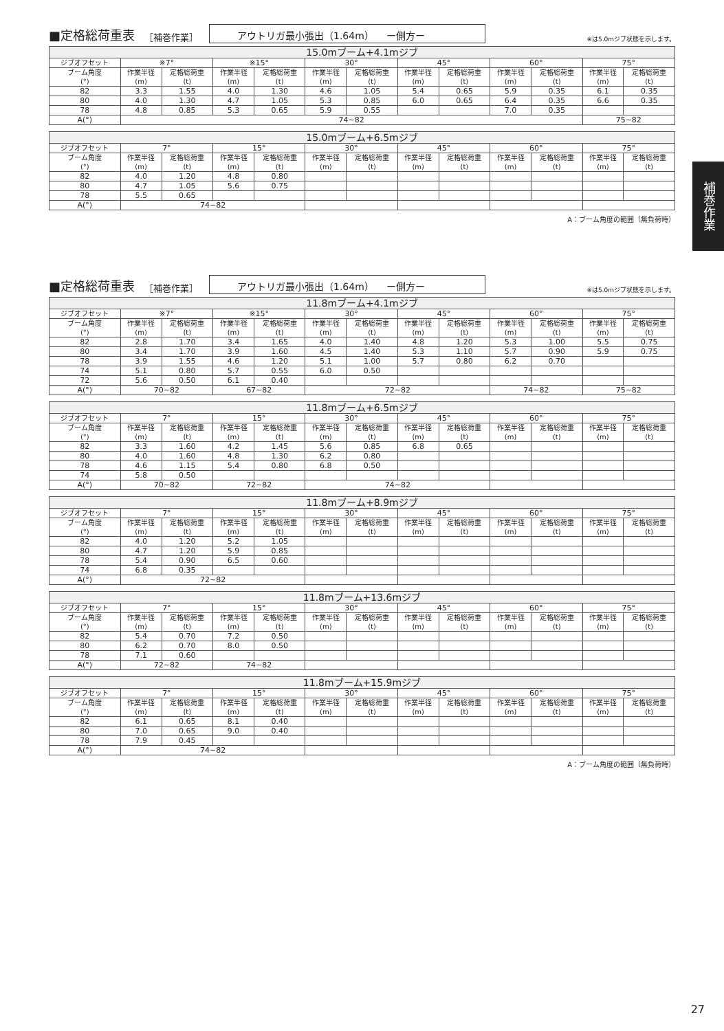補巻作業
■定格総荷重表 ［補巻作業］ アウトリガ最小張出（1.64m）　 ー側方ー ※は5.0mジブ状態を示します。
| 15.0mブーム+4.1mジブ | | | | | | | | | | | | |
| --- | --- | --- | --- | --- | --- | --- | --- | --- | --- | --- | --- | --- |
| ジブオフセット | ※7° | | ※15° | | 30° | | 45° | | 60° | | 75° | |
| ブーム角度 (°) | 作業半径 (m) | 定格総荷重 (t) | 作業半径 (m) | 定格総荷重 (t) | 作業半径 (m) | 定格総荷重 (t) | 作業半径 (m) | 定格総荷重 (t) | 作業半径 (m) | 定格総荷重 (t) | 作業半径 (m) | 定格総荷重 (t) |
| 82 | 3.3 | 1.55 | 4.0 | 1.30 | 4.6 | 1.05 | 5.4 | 0.65 | 5.9 | 0.35 | 6.1 | 0.35 |
| 80 | 4.0 | 1.30 | 4.7 | 1.05 | 5.3 | 0.85 | 6.0 | 0.65 | 6.4 | 0.35 | 6.6 | 0.35 |
| 78 | 4.8 | 0.85 | 5.3 | 0.65 | 5.9 | 0.55 | | | 7.0 | 0.35 | | |
| A(°) | 74~82 | | | | | | | | | | 75~82 | |
| 15.0mブーム+6.5mジブ | | | | | | | | | | | | |
| --- | --- | --- | --- | --- | --- | --- | --- | --- | --- | --- | --- | --- |
| ジブオフセット | 7° | | 15° | | 30° | | 45° | | 60° | | 75° | |
| ブーム角度 (°) | 作業半径 (m) | 定格総荷重 (t) | 作業半径 (m) | 定格総荷重 (t) | 作業半径 (m) | 定格総荷重 (t) | 作業半径 (m) | 定格総荷重 (t) | 作業半径 (m) | 定格総荷重 (t) | 作業半径 (m) | 定格総荷重 (t) |
| 82 | 4.0 | 1.20 | 4.8 | 0.80 | | | | | | | | |
| 80 | 4.7 | 1.05 | 5.6 | 0.75 | | | | | | | | |
| 78 | 5.5 | 0.65 | | | | | | | | | | |
| A(°) | 74~82 | | | | | | | | | | | |
A：ブーム角度の範囲（無負荷時）
■定格総荷重表 ［補巻作業］ アウトリガ最小張出（1.64m）　 ー側方ー ※は5.0mジブ状態を示します。
| 11.8mブーム+4.1mジブ | | | | | | | | | | | | |
| --- | --- | --- | --- | --- | --- | --- | --- | --- | --- | --- | --- | --- |
| ジブオフセット | ※7° | | ※15° | | 30° | | 45° | | 60° | | 75° | |
| ブーム角度 (°) | 作業半径 (m) | 定格総荷重 (t) | 作業半径 (m) | 定格総荷重 (t) | 作業半径 (m) | 定格総荷重 (t) | 作業半径 (m) | 定格総荷重 (t) | 作業半径 (m) | 定格総荷重 (t) | 作業半径 (m) | 定格総荷重 (t) |
| 82 | 2.8 | 1.70 | 3.4 | 1.65 | 4.0 | 1.40 | 4.8 | 1.20 | 5.3 | 1.00 | 5.5 | 0.75 |
| 80 | 3.4 | 1.70 | 3.9 | 1.60 | 4.5 | 1.40 | 5.3 | 1.10 | 5.7 | 0.90 | 5.9 | 0.75 |
| 78 | 3.9 | 1.55 | 4.6 | 1.20 | 5.1 | 1.00 | 5.7 | 0.80 | 6.2 | 0.70 | | |
| 74 | 5.1 | 0.80 | 5.7 | 0.55 | 6.0 | 0.50 | | | | | | |
| 72 | 5.6 | 0.50 | 6.1 | 0.40 | | | | | | | | |
| A(°) | 70~82 | | 67~82 | | 72~82 | | | | 74~82 | | 75~82 | |
| 11.8mブーム+6.5mジブ | | | | | | | | | | | | |
| --- | --- | --- | --- | --- | --- | --- | --- | --- | --- | --- | --- | --- |
| ジブオフセット | 7° | | 15° | | 30° | | 45° | | 60° | | 75° | |
| ブーム角度 (°) | 作業半径 (m) | 定格総荷重 (t) | 作業半径 (m) | 定格総荷重 (t) | 作業半径 (m) | 定格総荷重 (t) | 作業半径 (m) | 定格総荷重 (t) | 作業半径 (m) | 定格総荷重 (t) | 作業半径 (m) | 定格総荷重 (t) |
| 82 | 3.3 | 1.60 | 4.2 | 1.45 | 5.6 | 0.85 | 6.8 | 0.65 | | | | |
| 80 | 4.0 | 1.60 | 4.8 | 1.30 | 6.2 | 0.80 | | | | | | |
| 78 | 4.6 | 1.15 | 5.4 | 0.80 | 6.8 | 0.50 | | | | | | |
| 74 | 5.8 | 0.50 | | | | | | | | | | |
| A(°) | 70~82 | | 72~82 | | 74~82 | | | | | | | |
| 11.8mブーム+8.9mジブ | | | | | | | | | | | | |
| --- | --- | --- | --- | --- | --- | --- | --- | --- | --- | --- | --- | --- |
| ジブオフセット | 7° | | 15° | | 30° | | 45° | | 60° | | 75° | |
| ブーム角度 (°) | 作業半径 (m) | 定格総荷重 (t) | 作業半径 (m) | 定格総荷重 (t) | 作業半径 (m) | 定格総荷重 (t) | 作業半径 (m) | 定格総荷重 (t) | 作業半径 (m) | 定格総荷重 (t) | 作業半径 (m) | 定格総荷重 (t) |
| 82 | 4.0 | 1.20 | 5.2 | 1.05 | | | | | | | | |
| 80 | 4.7 | 1.20 | 5.9 | 0.85 | | | | | | | | |
| 78 | 5.4 | 0.90 | 6.5 | 0.60 | | | | | | | | |
| 74 | 6.8 | 0.35 | | | | | | | | | | |
| A(°) | 72~82 | | | | | | | | | | | |
| 11.8mブーム+13.6mジブ | | | | | | | | | | | | |
| --- | --- | --- | --- | --- | --- | --- | --- | --- | --- | --- | --- | --- |
| ジブオフセット | 7° | | 15° | | 30° | | 45° | | 60° | | 75° | |
| ブーム角度 (°) | 作業半径 (m) | 定格総荷重 (t) | 作業半径 (m) | 定格総荷重 (t) | 作業半径 (m) | 定格総荷重 (t) | 作業半径 (m) | 定格総荷重 (t) | 作業半径 (m) | 定格総荷重 (t) | 作業半径 (m) | 定格総荷重 (t) |
| 82 | 5.4 | 0.70 | 7.2 | 0.50 | | | | | | | | |
| 80 | 6.2 | 0.70 | 8.0 | 0.50 | | | | | | | | |
| 78 | 7.1 | 0.60 | | | | | | | | | | |
| A(°) | 72~82 | | 74~82 | | | | | | | | | |
| 11.8mブーム+15.9mジブ | | | | | | | | | | | | |
| --- | --- | --- | --- | --- | --- | --- | --- | --- | --- | --- | --- | --- |
| ジブオフセット | 7° | | 15° | | 30° | | 45° | | 60° | | 75° | |
| ブーム角度 (°) | 作業半径 (m) | 定格総荷重 (t) | 作業半径 (m) | 定格総荷重 (t) | 作業半径 (m) | 定格総荷重 (t) | 作業半径 (m) | 定格総荷重 (t) | 作業半径 (m) | 定格総荷重 (t) | 作業半径 (m) | 定格総荷重 (t) |
| 82 | 6.1 | 0.65 | 8.1 | 0.40 | | | | | | | | |
| 80 | 7.0 | 0.65 | 9.0 | 0.40 | | | | | | | | |
| 78 | 7.9 | 0.45 | | | | | | | | | | |
| A(°) | 74~82 | | | | | | | | | | | |
A：ブーム角度の範囲（無負荷時）
27